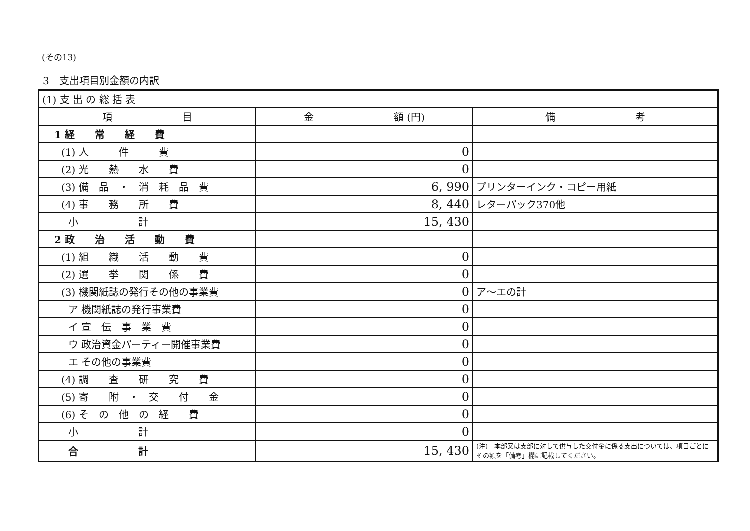(その13)
3　支出項目別金額の内訳
| (1) 支 出 の 総 括 表 | | |
| 項 目 | 金 額 (円) | 備 考 |
| 1 経 常 経 費 | | |
| (1) 人 件 費 | 0 | |
| (2) 光 熱 水 費 | 0 | |
| (3) 備 品 ・ 消 耗 品 費 | 6, 990 | プリンターインク・コピー用紙 |
| (4) 事 務 所 費 | 8, 440 | レターパック370他 |
| 小 計 | 15, 430 | |
| 2 政 治 活 動 費 | | |
| (1) 組 織 活 動 費 | 0 | |
| (2) 選 挙 関 係 費 | 0 | |
| (3) 機関紙誌の発行その他の事業費 | 0 | ア～エの計 |
| ア 機関紙誌の発行事業費 | 0 | |
| イ 宣 伝 事 業 費 | 0 | |
| ウ 政治資金パーティー開催事業費 | 0 | |
| エ その他の事業費 | 0 | |
| (4) 調 査 研 究 費 | 0 | |
| (5) 寄 附 ・ 交 付 金 | 0 | |
| (6) そ の 他 の 経 費 | 0 | |
| 小 計 | 0 | |
| 合 計 | 15, 430 | (注) 本部又は支部に対して供与した交付金に係る支出については、項目ごとにその額を「備考」欄に記載してください。 |